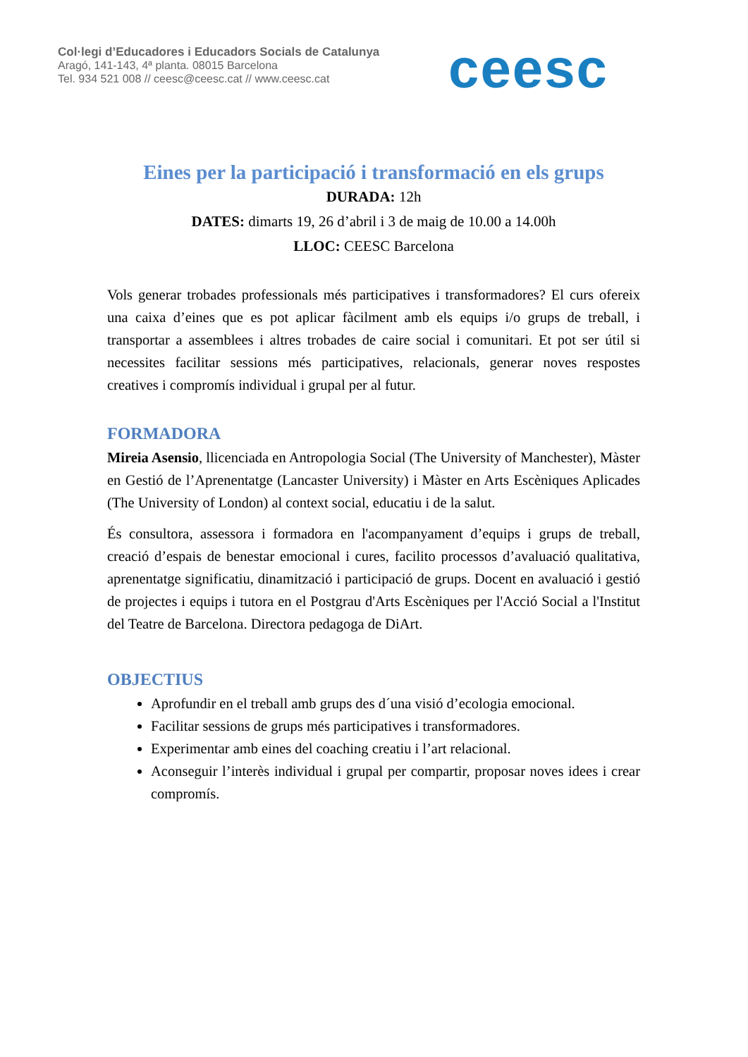Col·legi d’Educadores i Educadors Socials de Catalunya
Aragó, 141-143, 4ª planta. 08015 Barcelona
Tel. 934 521 008 // ceesc@ceesc.cat // www.ceesc.cat
ceesc
Eines per la participació i transformació en els grups
DURADA: 12h
DATES: dimarts 19, 26 d’abril i 3 de maig de 10.00 a 14.00h
LLOC: CEESC Barcelona
Vols generar trobades professionals més participatives i transformadores? El curs ofereix una caixa d’eines que es pot aplicar fàcilment amb els equips i/o grups de treball, i transportar a assemblees i altres trobades de caire social i comunitari. Et pot ser útil si necessites facilitar sessions més participatives, relacionals, generar noves respostes creatives i compromís individual i grupal per al futur.
FORMADORA
Mireia Asensio, llicenciada en Antropologia Social (The University of Manchester), Màster en Gestió de l’Aprenentatge (Lancaster University) i Màster en Arts Escèniques Aplicades (The University of London) al context social, educatiu i de la salut.
És consultora, assessora i formadora en l'acompanyament d’equips i grups de treball, creació d’espais de benestar emocional i cures, facilito processos d’avaluació qualitativa, aprenentatge significatiu, dinamització i participació de grups. Docent en avaluació i gestió de projectes i equips i tutora en el Postgrau d'Arts Escèniques per l'Acció Social a l'Institut del Teatre de Barcelona. Directora pedagoga de DiArt.
OBJECTIUS
Aprofundir en el treball amb grups des d´una visió d’ecologia emocional.
Facilitar sessions de grups més participatives i transformadores.
Experimentar amb eines del coaching creatiu i l’art relacional.
Aconseguir l’interès individual i grupal per compartir, proposar noves idees i crear compromís.